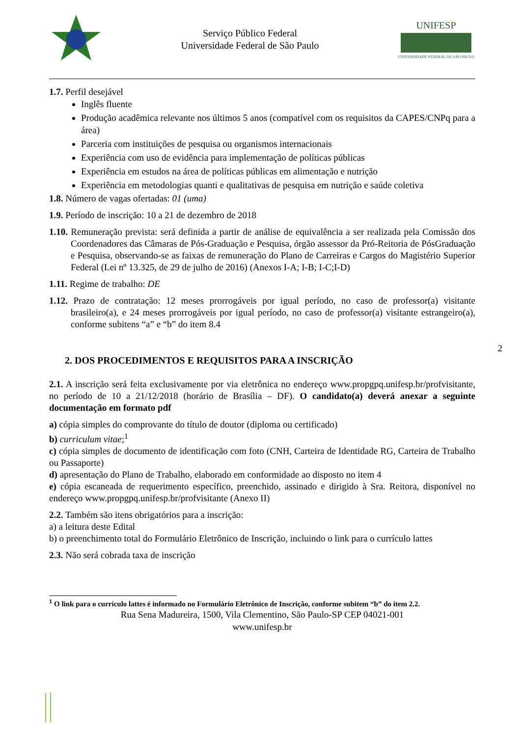2
Serviço Público Federal
Universidade Federal de São Paulo
UNIFESP
UNIVERSIDADE FEDERAL DE SÃO PAULO
1.7. Perfil desejável
Inglês fluente
Produção acadêmica relevante nos últimos 5 anos (compatível com os requisitos da CAPES/CNPq para a área)
Parceria com instituições de pesquisa ou organismos internacionais
Experiência com uso de evidência para implementação de políticas públicas
Experiência em estudos na área de políticas públicas em alimentação e nutrição
Experiência em metodologias quanti e qualitativas de pesquisa em nutrição e saúde coletiva
1.8. Número de vagas ofertadas: 01 (uma)
1.9. Período de inscrição: 10 a 21 de dezembro de 2018
1.10. Remuneração prevista: será definida a partir de análise de equivalência a ser realizada pela Comissão dos Coordenadores das Câmaras de Pós-Graduação e Pesquisa, órgão assessor da Pró-Reitoria de PósGraduação e Pesquisa, observando-se as faixas de remuneração do Plano de Carreiras e Cargos do Magistério Superior Federal (Lei nº 13.325, de 29 de julho de 2016) (Anexos I-A; I-B; I-C;I-D)
1.11. Regime de trabalho: DE
1.12. Prazo de contratação: 12 meses prorrogáveis por igual período, no caso de professor(a) visitante brasileiro(a), e 24 meses prorrogáveis por igual período, no caso de professor(a) visitante estrangeiro(a), conforme subitens “a” e “b” do item 8.4
2. DOS PROCEDIMENTOS E REQUISITOS PARA A INSCRIÇÃO
2.1. A inscrição será feita exclusivamente por via eletrônica no endereço www.propgpq.unifesp.br/profvisitante, no período de 10 a 21/12/2018 (horário de Brasília – DF). O candidato(a) deverá anexar a seguinte documentação em formato pdf
a) cópia simples do comprovante do título de doutor (diploma ou certificado)
b) curriculum vitae;<sup>1</sup>
c) cópia simples de documento de identificação com foto (CNH, Carteira de Identidade RG, Carteira de Trabalho ou Passaporte)
d) apresentação do Plano de Trabalho, elaborado em conformidade ao disposto no item 4
e) cópia escaneada de requerimento específico, preenchido, assinado e dirigido à Sra. Reitora, disponível no endereço www.propgpq.unifesp.br/profvisitante (Anexo II)
2.2. Também são itens obrigatórios para a inscrição:
a) a leitura deste Edital
b) o preenchimento total do Formulário Eletrônico de Inscrição, incluindo o link para o currículo lattes
2.3. Não será cobrada taxa de inscrição
<sup>1</sup> O link para o currículo lattes é informado no Formulário Eletrônico de Inscrição, conforme subitem “b” do item 2.2.
Rua Sena Madureira, 1500, Vila Clementino, São Paulo-SP CEP 04021-001
www.unifesp.br